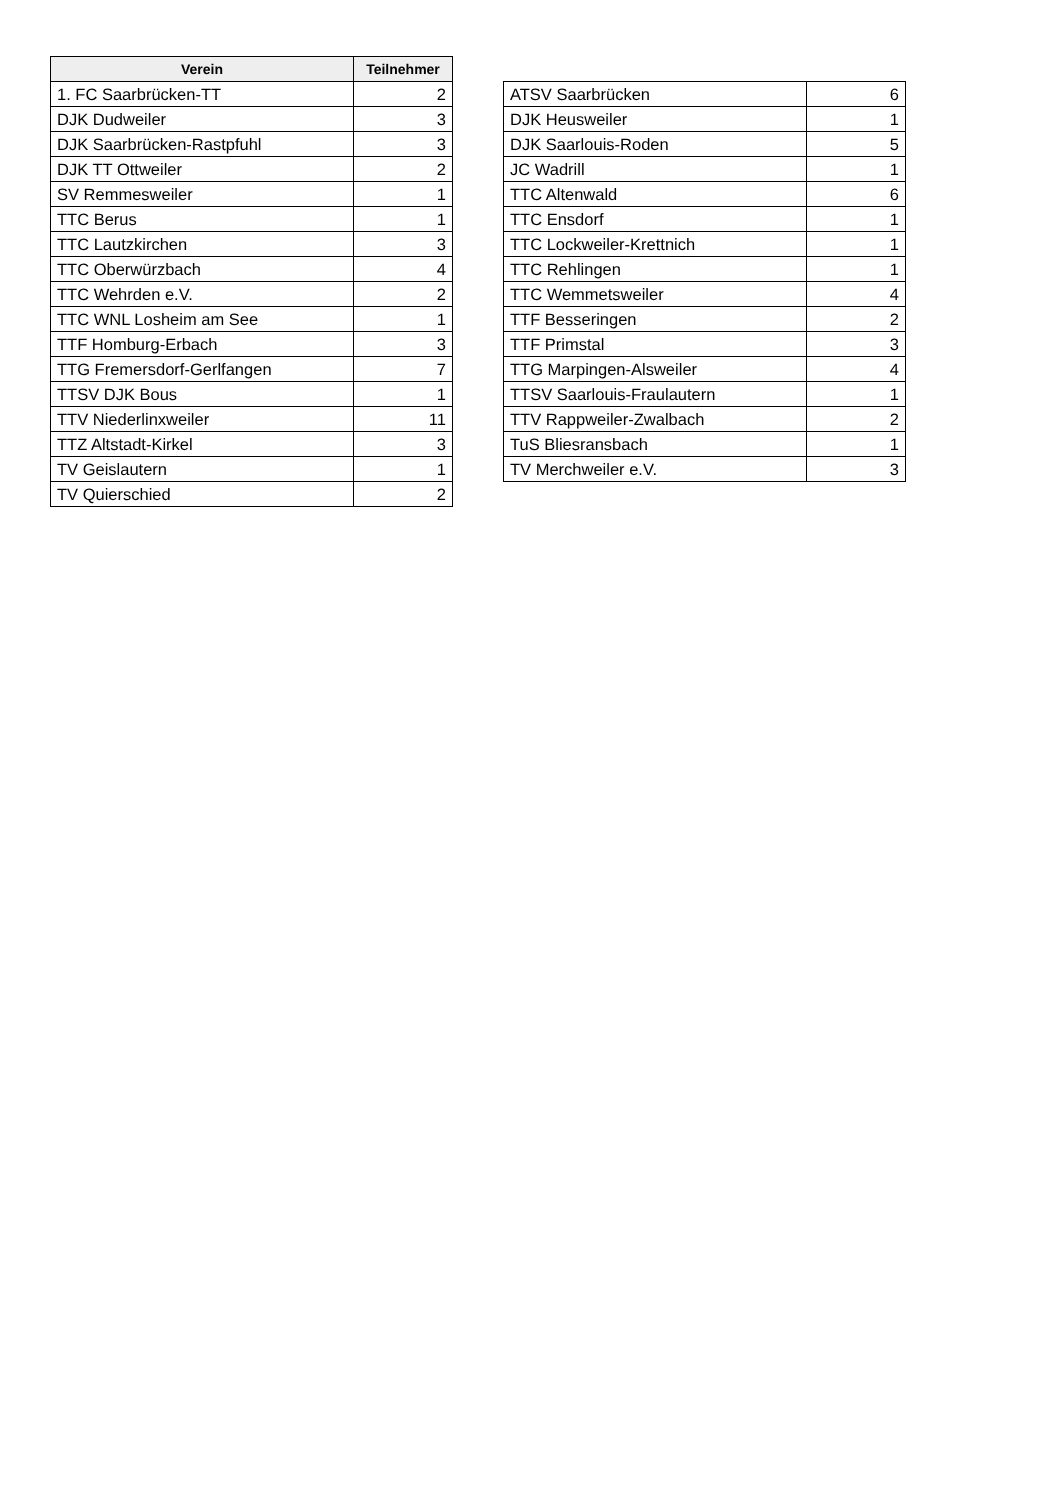| Verein | Teilnehmer |
| --- | --- |
| 1. FC Saarbrücken-TT | 2 |
| DJK Dudweiler | 3 |
| DJK Saarbrücken-Rastpfuhl | 3 |
| DJK TT Ottweiler | 2 |
| SV Remmesweiler | 1 |
| TTC Berus | 1 |
| TTC Lautzkirchen | 3 |
| TTC Oberwürzbach | 4 |
| TTC Wehrden e.V. | 2 |
| TTC WNL Losheim am See | 1 |
| TTF Homburg-Erbach | 3 |
| TTG Fremersdorf-Gerlfangen | 7 |
| TTSV DJK Bous | 1 |
| TTV Niederlinxweiler | 11 |
| TTZ Altstadt-Kirkel | 3 |
| TV Geislautern | 1 |
| TV Quierschied | 2 |
| ATSV Saarbrücken | 6 |
| DJK Heusweiler | 1 |
| DJK Saarlouis-Roden | 5 |
| JC Wadrill | 1 |
| TTC Altenwald | 6 |
| TTC Ensdorf | 1 |
| TTC Lockweiler-Krettnich | 1 |
| TTC Rehlingen | 1 |
| TTC Wemmetsweiler | 4 |
| TTF Besseringen | 2 |
| TTF Primstal | 3 |
| TTG Marpingen-Alsweiler | 4 |
| TTSV Saarlouis-Fraulautern | 1 |
| TTV Rappweiler-Zwalbach | 2 |
| TuS Bliesransbach | 1 |
| TV Merchweiler e.V. | 3 |